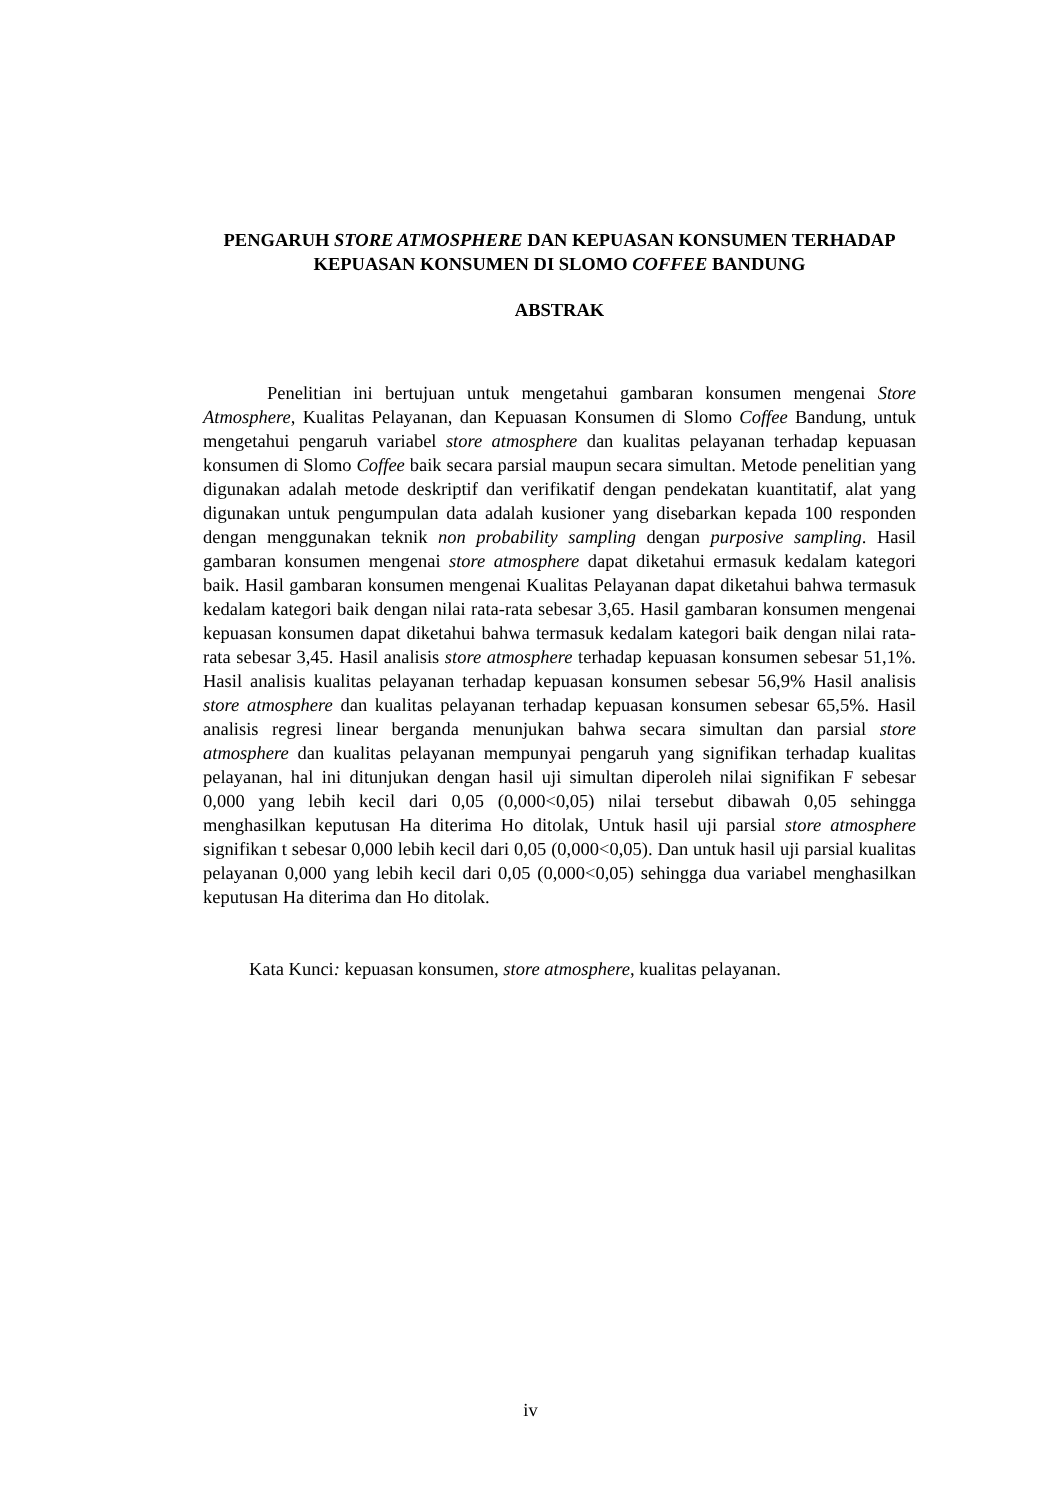PENGARUH STORE ATMOSPHERE DAN KEPUASAN KONSUMEN TERHADAP KEPUASAN KONSUMEN DI SLOMO COFFEE BANDUNG
ABSTRAK
Penelitian ini bertujuan untuk mengetahui gambaran konsumen mengenai Store Atmosphere, Kualitas Pelayanan, dan Kepuasan Konsumen di Slomo Coffee Bandung, untuk mengetahui pengaruh variabel store atmosphere dan kualitas pelayanan terhadap kepuasan konsumen di Slomo Coffee baik secara parsial maupun secara simultan. Metode penelitian yang digunakan adalah metode deskriptif dan verifikatif dengan pendekatan kuantitatif, alat yang digunakan untuk pengumpulan data adalah kusioner yang disebarkan kepada 100 responden dengan menggunakan teknik non probability sampling dengan purposive sampling. Hasil gambaran konsumen mengenai store atmosphere dapat diketahui ermasuk kedalam kategori baik. Hasil gambaran konsumen mengenai Kualitas Pelayanan dapat diketahui bahwa termasuk kedalam kategori baik dengan nilai rata-rata sebesar 3,65. Hasil gambaran konsumen mengenai kepuasan konsumen dapat diketahui bahwa termasuk kedalam kategori baik dengan nilai rata-rata sebesar 3,45. Hasil analisis store atmosphere terhadap kepuasan konsumen sebesar 51,1%. Hasil analisis kualitas pelayanan terhadap kepuasan konsumen sebesar 56,9% Hasil analisis store atmosphere dan kualitas pelayanan terhadap kepuasan konsumen sebesar 65,5%. Hasil analisis regresi linear berganda menunjukan bahwa secara simultan dan parsial store atmosphere dan kualitas pelayanan mempunyai pengaruh yang signifikan terhadap kualitas pelayanan, hal ini ditunjukan dengan hasil uji simultan diperoleh nilai signifikan F sebesar 0,000 yang lebih kecil dari 0,05 (0,000<0,05) nilai tersebut dibawah 0,05 sehingga menghasilkan keputusan Ha diterima Ho ditolak, Untuk hasil uji parsial store atmosphere signifikan t sebesar 0,000 lebih kecil dari 0,05 (0,000<0,05). Dan untuk hasil uji parsial kualitas pelayanan 0,000 yang lebih kecil dari 0,05 (0,000<0,05) sehingga dua variabel menghasilkan keputusan Ha diterima dan Ho ditolak.
Kata Kunci: kepuasan konsumen, store atmosphere, kualitas pelayanan.
iv